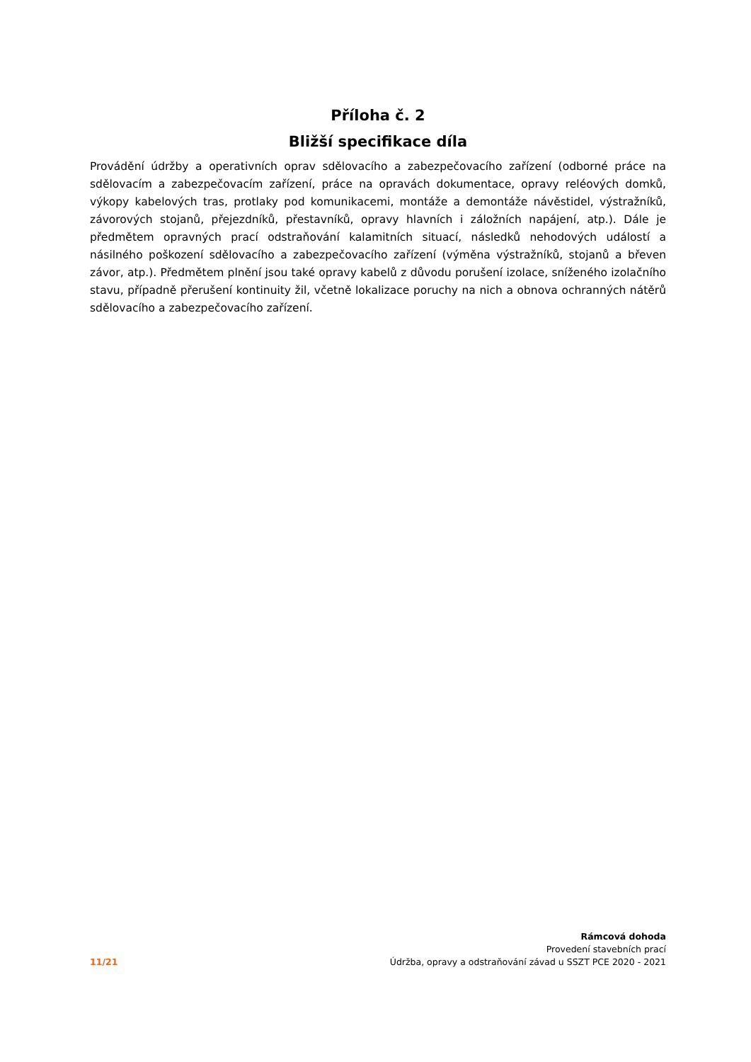Příloha č. 2
Bližší specifikace díla
Provádění údržby a operativních oprav sdělovacího a zabezpečovacího zařízení (odborné práce na sdělovacím a zabezpečovacím zařízení, práce na opravách dokumentace, opravy reléových domků, výkopy kabelových tras, protlaky pod komunikacemi, montáže a demontáže návěstidel, výstražníků, závorových stojanů, přejezdníků, přestavníků, opravy hlavních i záložních napájení, atp.). Dále je předmětem opravných prací odstraňování kalamitních situací, následků nehodových událostí a násilného poškození sdělovacího a zabezpečovacího zařízení (výměna výstražníků, stojanů a břeven závor, atp.). Předmětem plnění jsou také opravy kabelů z důvodu porušení izolace, sníženého izolačního stavu, případně přerušení kontinuity žil, včetně lokalizace poruchy na nich a obnova ochranných nátěrů sdělovacího a zabezpečovacího zařízení.
11/21
Rámcová dohoda
Provedení stavebních prací
Údržba, opravy a odstraňování závad u SSZT PCE 2020 - 2021